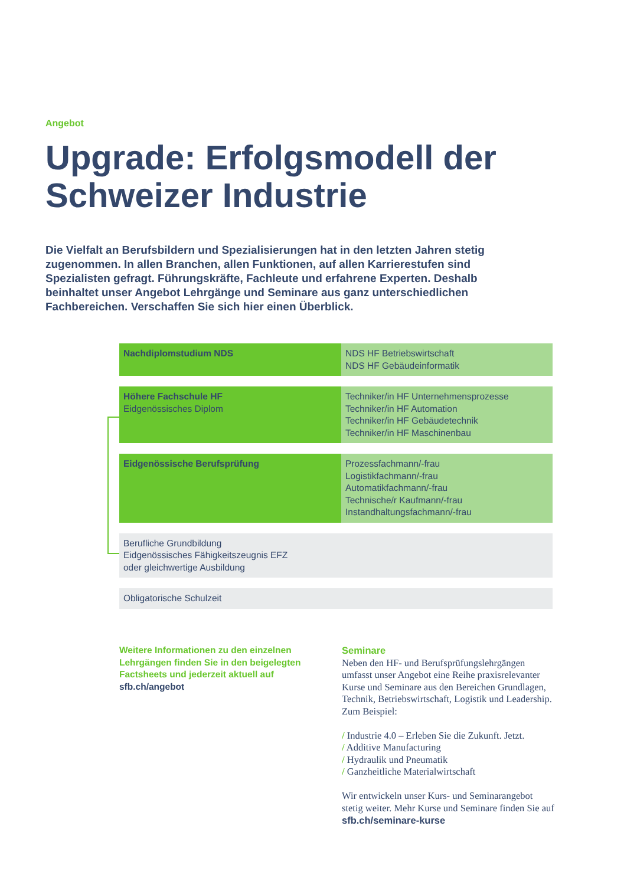Angebot
Upgrade: Erfolgsmodell der
Schweizer Industrie
Die Vielfalt an Berufsbildern und Spezialisierungen hat in den letzten Jahren stetig zugenommen. In allen Branchen, allen Funktionen, auf allen Karrierestufen sind Spezialisten gefragt. Führungskräfte, Fachleute und erfahrene Experten. Deshalb beinhaltet unser Angebot Lehrgänge und Seminare aus ganz unterschiedlichen Fachbereichen. Verschaffen Sie sich hier einen Überblick.
Nachdiplomstudium NDS NDS HF Betriebswirtschaft
NDS HF Gebäudeinformatik
Höhere Fachschule HF
Eidgenössisches Diplom
Techniker/in HF Unternehmensprozesse
Techniker/in HF Automation
Techniker/in HF Gebäudetechnik
Techniker/in HF Maschinenbau
Eidgenössische Berufsprüfung Prozessfachmann/-frau
Logistikfachmann/-frau
Automatikfachmann/-frau
Technische/r Kaufmann/-frau
Instandhaltungsfachmann/-frau
Berufliche Grundbildung
Eidgenössisches Fähigkeitszeugnis EFZ
oder gleichwertige Ausbildung
Obligatorische Schulzeit
Weitere Informationen zu den einzelnen Lehrgängen finden Sie in den beigelegten Factsheets und jederzeit aktuell auf sfb.ch/angebot
Seminare
Neben den HF- und Berufsprüfungslehrgängen umfasst unser Angebot eine Reihe praxisrelevanter Kurse und Seminare aus den Bereichen Grundlagen, Technik, Betriebswirtschaft, Logistik und Leadership. Zum Beispiel:
/ Industrie 4.0 – Erleben Sie die Zukunft. Jetzt.
/ Additive Manufacturing
/ Hydraulik und Pneumatik
/ Ganzheitliche Materialwirtschaft
Wir entwickeln unser Kurs- und Seminarangebot stetig weiter. Mehr Kurse und Seminare finden Sie auf sfb.ch/seminare-kurse